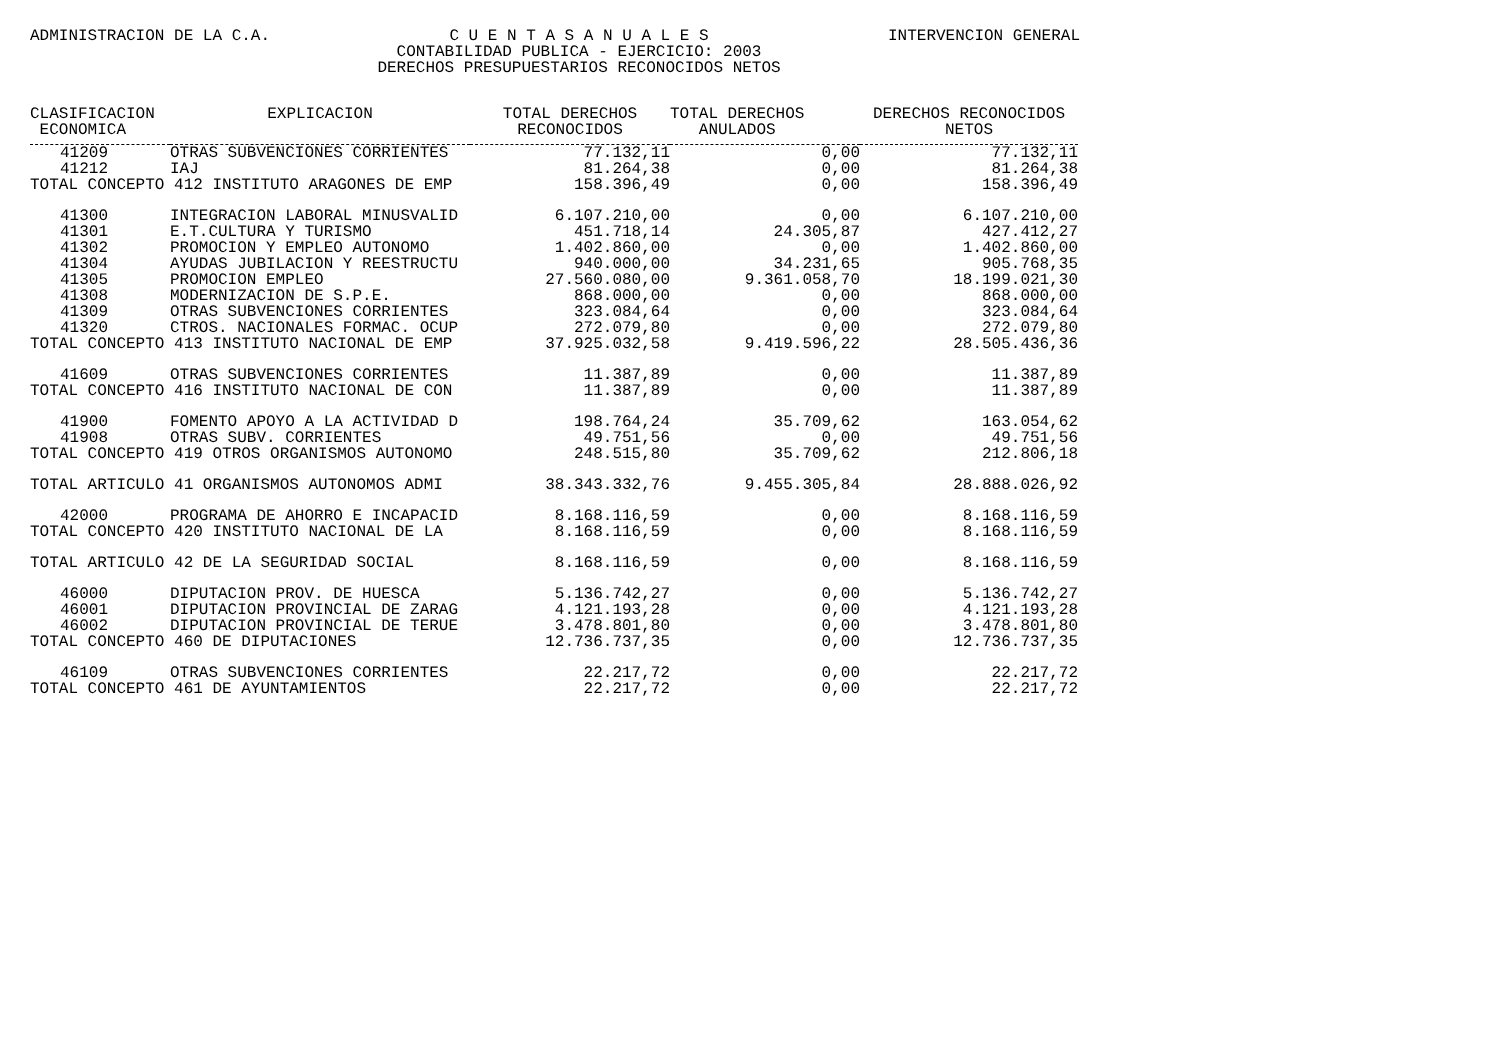ADMINISTRACION DE LA C.A. C U E N T A S A N U A L E S
CONTABILIDAD PUBLICA - EJERCICIO: 2003
DERECHOS PRESUPUESTARIOS RECONOCIDOS NETOS INTERVENCION GENERAL
| CLASIFICACION ECONOMICA | EXPLICACION | TOTAL DERECHOS RECONOCIDOS | TOTAL DERECHOS ANULADOS | DERECHOS RECONOCIDOS NETOS |
| --- | --- | --- | --- | --- |
| 41209 | OTRAS SUBVENCIONES CORRIENTES | 77.132,11 | 0,00 | 77.132,11 |
| 41212 | IAJ | 81.264,38 | 0,00 | 81.264,38 |
| TOTAL CONCEPTO 412 INSTITUTO ARAGONES DE EMP | | 158.396,49 | 0,00 | 158.396,49 |
| 41300 | INTEGRACION LABORAL MINUSVALID | 6.107.210,00 | 0,00 | 6.107.210,00 |
| 41301 | E.T.CULTURA Y TURISMO | 451.718,14 | 24.305,87 | 427.412,27 |
| 41302 | PROMOCION Y EMPLEO AUTONOMO | 1.402.860,00 | 0,00 | 1.402.860,00 |
| 41304 | AYUDAS JUBILACION Y REESTRUCTU | 940.000,00 | 34.231,65 | 905.768,35 |
| 41305 | PROMOCION EMPLEO | 27.560.080,00 | 9.361.058,70 | 18.199.021,30 |
| 41308 | MODERNIZACION DE S.P.E. | 868.000,00 | 0,00 | 868.000,00 |
| 41309 | OTRAS SUBVENCIONES CORRIENTES | 323.084,64 | 0,00 | 323.084,64 |
| 41320 | CTROS. NACIONALES FORMAC. OCUP | 272.079,80 | 0,00 | 272.079,80 |
| TOTAL CONCEPTO 413 INSTITUTO NACIONAL DE EMP | | 37.925.032,58 | 9.419.596,22 | 28.505.436,36 |
| 41609 | OTRAS SUBVENCIONES CORRIENTES | 11.387,89 | 0,00 | 11.387,89 |
| TOTAL CONCEPTO 416 INSTITUTO NACIONAL DE CON | | 11.387,89 | 0,00 | 11.387,89 |
| 41900 | FOMENTO APOYO A LA ACTIVIDAD D | 198.764,24 | 35.709,62 | 163.054,62 |
| 41908 | OTRAS SUBV. CORRIENTES | 49.751,56 | 0,00 | 49.751,56 |
| TOTAL CONCEPTO 419 OTROS ORGANISMOS AUTONOMO | | 248.515,80 | 35.709,62 | 212.806,18 |
| TOTAL ARTICULO 41 ORGANISMOS AUTONOMOS ADMI | | 38.343.332,76 | 9.455.305,84 | 28.888.026,92 |
| 42000 | PROGRAMA DE AHORRO E INCAPACID | 8.168.116,59 | 0,00 | 8.168.116,59 |
| TOTAL CONCEPTO 420 INSTITUTO NACIONAL DE LA | | 8.168.116,59 | 0,00 | 8.168.116,59 |
| TOTAL ARTICULO 42 DE LA SEGURIDAD SOCIAL | | 8.168.116,59 | 0,00 | 8.168.116,59 |
| 46000 | DIPUTACION PROV. DE HUESCA | 5.136.742,27 | 0,00 | 5.136.742,27 |
| 46001 | DIPUTACION PROVINCIAL DE ZARAG | 4.121.193,28 | 0,00 | 4.121.193,28 |
| 46002 | DIPUTACION PROVINCIAL DE TERUE | 3.478.801,80 | 0,00 | 3.478.801,80 |
| TOTAL CONCEPTO 460 DE DIPUTACIONES | | 12.736.737,35 | 0,00 | 12.736.737,35 |
| 46109 | OTRAS SUBVENCIONES CORRIENTES | 22.217,72 | 0,00 | 22.217,72 |
| TOTAL CONCEPTO 461 DE AYUNTAMIENTOS | | 22.217,72 | 0,00 | 22.217,72 |